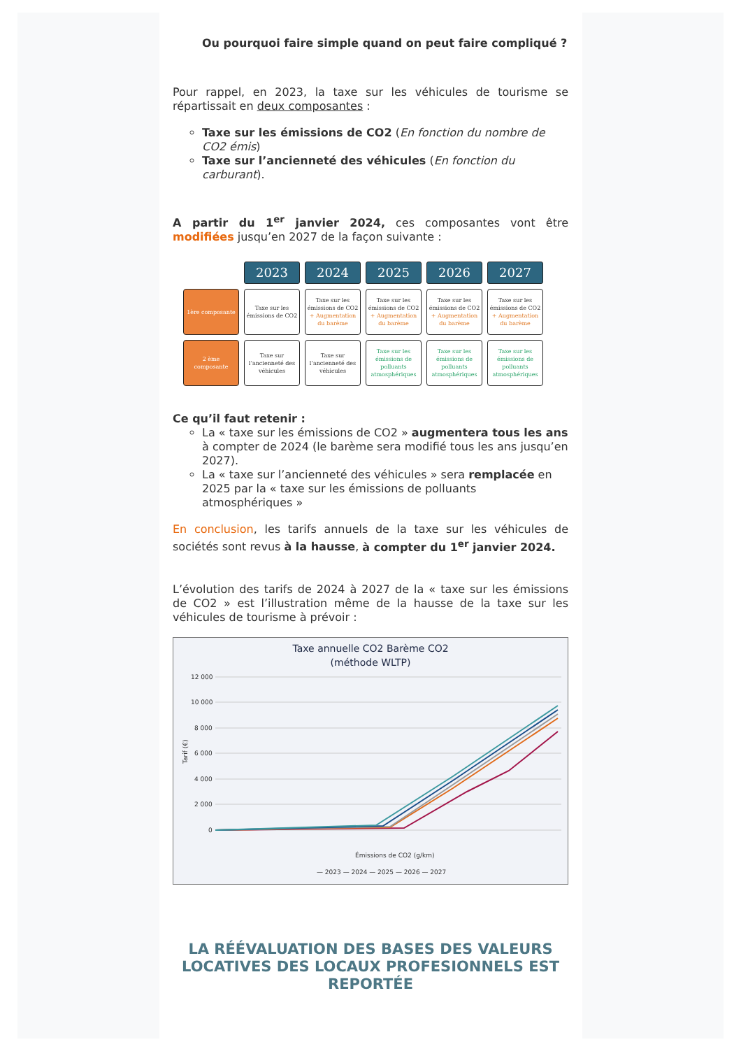Ou pourquoi faire simple quand on peut faire compliqué ?
Pour rappel, en 2023, la taxe sur les véhicules de tourisme se répartissait en deux composantes :
Taxe sur les émissions de CO2 (En fonction du nombre de CO2 émis)
Taxe sur l’ancienneté des véhicules (En fonction du carburant).
A partir du 1<sup>er</sup> janvier 2024, ces composantes vont être modifiées jusqu’en 2027 de la façon suivante :
| | 2023 | 2024 | 2025 | 2026 | 2027 |
| --- | --- | --- | --- | --- | --- |
| 1ère composante | Taxe sur les émissions de CO2 | Taxe sur les émissions de CO2 + Augmentation du barème | Taxe sur les émissions de CO2 + Augmentation du barème | Taxe sur les émissions de CO2 + Augmentation du barème | Taxe sur les émissions de CO2 + Augmentation du barème |
| 2 ème composante | Taxe sur l’ancienneté des véhicules | Taxe sur l’ancienneté des véhicules | Taxe sur les émissions de polluants atmosphériques | Taxe sur les émissions de polluants atmosphériques | Taxe sur les émissions de polluants atmosphériques |
Ce qu’il faut retenir :
La « taxe sur les émissions de CO2 » augmentera tous les ans à compter de 2024 (le barème sera modifié tous les ans jusqu’en 2027).
La « taxe sur l’ancienneté des véhicules » sera remplacée en 2025 par la « taxe sur les émissions de polluants atmosphériques »
En conclusion, les tarifs annuels de la taxe sur les véhicules de sociétés sont revus à la hausse, à compter du 1<sup>er</sup> janvier 2024.
L’évolution des tarifs de 2024 à 2027 de la « taxe sur les émissions de CO2 » est l’illustration même de la hausse de la taxe sur les véhicules de tourisme à prévoir :
Taxe annuelle CO2 Barème CO2
(méthode WLTP)
12 000
10 000
8 000
6 000
4 000
2 000
0
Tarif (€)
Émissions de CO2 (g/km)
— 2023 — 2024 — 2025 — 2026 — 2027
LA RÉÉVALUATION DES BASES DES VALEURS LOCATIVES DES LOCAUX PROFESIONNELS EST REPORTÉE